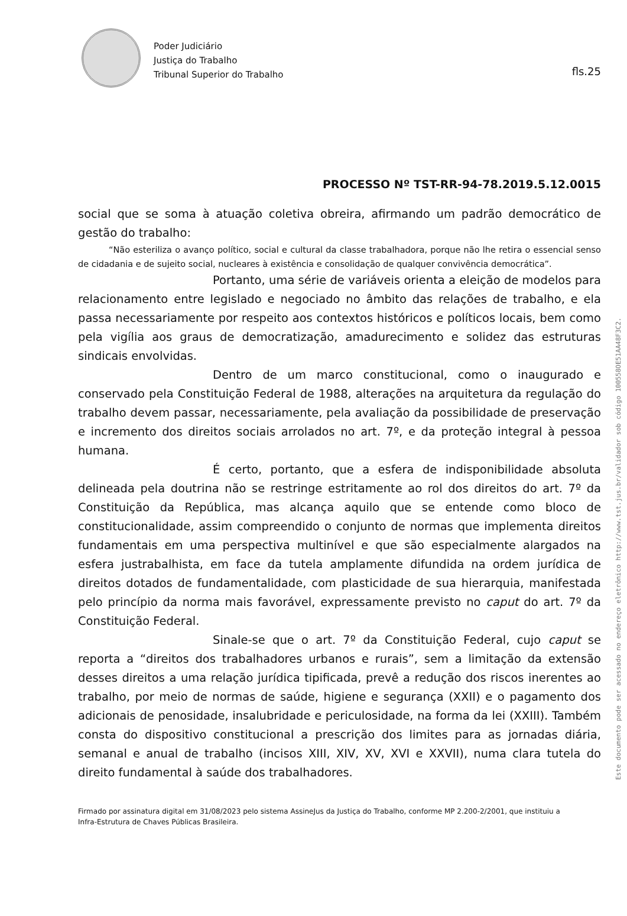Poder Judiciário
Justiça do Trabalho
Tribunal Superior do Trabalho
fls.25
PROCESSO Nº TST-RR-94-78.2019.5.12.0015
social que se soma à atuação coletiva obreira, afirmando um padrão democrático de gestão do trabalho:
“Não esteriliza o avanço político, social e cultural da classe trabalhadora, porque não lhe retira o essencial senso de cidadania e de sujeito social, nucleares à existência e consolidação de qualquer convivência democrática”.
Portanto, uma série de variáveis orienta a eleição de modelos para relacionamento entre legislado e negociado no âmbito das relações de trabalho, e ela passa necessariamente por respeito aos contextos históricos e políticos locais, bem como pela vigília aos graus de democratização, amadurecimento e solidez das estruturas sindicais envolvidas.
Dentro de um marco constitucional, como o inaugurado e conservado pela Constituição Federal de 1988, alterações na arquitetura da regulação do trabalho devem passar, necessariamente, pela avaliação da possibilidade de preservação e incremento dos direitos sociais arrolados no art. 7º, e da proteção integral à pessoa humana.
É certo, portanto, que a esfera de indisponibilidade absoluta delineada pela doutrina não se restringe estritamente ao rol dos direitos do art. 7º da Constituição da República, mas alcança aquilo que se entende como bloco de constitucionalidade, assim compreendido o conjunto de normas que implementa direitos fundamentais em uma perspectiva multinível e que são especialmente alargados na esfera justrabalhista, em face da tutela amplamente difundida na ordem jurídica de direitos dotados de fundamentalidade, com plasticidade de sua hierarquia, manifestada pelo princípio da norma mais favorável, expressamente previsto no caput do art. 7º da Constituição Federal.
Sinale-se que o art. 7º da Constituição Federal, cujo caput se reporta a “direitos dos trabalhadores urbanos e rurais”, sem a limitação da extensão desses direitos a uma relação jurídica tipificada, prevê a redução dos riscos inerentes ao trabalho, por meio de normas de saúde, higiene e segurança (XXII) e o pagamento dos adicionais de penosidade, insalubridade e periculosidade, na forma da lei (XXIII). Também consta do dispositivo constitucional a prescrição dos limites para as jornadas diária, semanal e anual de trabalho (incisos XIII, XIV, XV, XVI e XXVII), numa clara tutela do direito fundamental à saúde dos trabalhadores.
Firmado por assinatura digital em 31/08/2023 pelo sistema AssineJus da Justiça do Trabalho, conforme MP 2.200-2/2001, que instituiu a Infra-Estrutura de Chaves Públicas Brasileira.
Este documento pode ser acessado no endereço eletrônico http://www.tst.jus.br/validador sob código 100558OE51AA48F3C2.